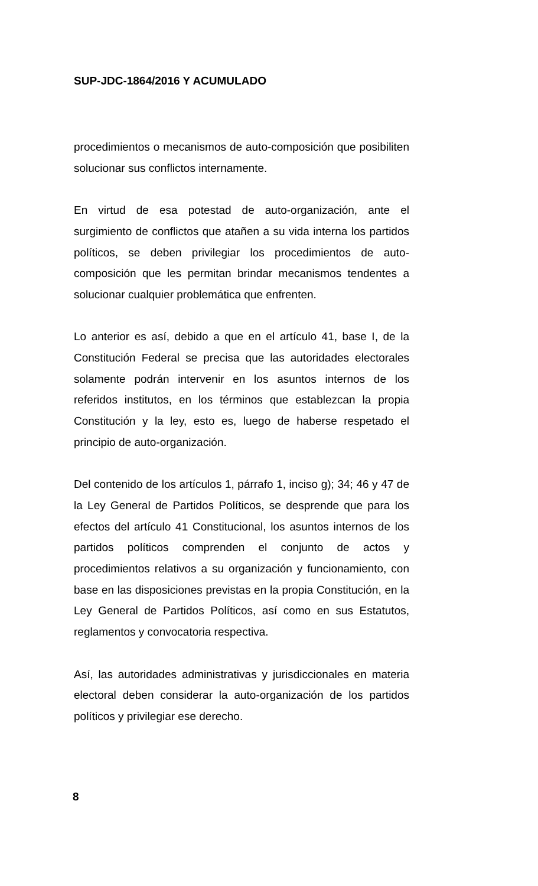SUP-JDC-1864/2016 Y ACUMULADO
procedimientos o mecanismos de auto-composición que posibiliten solucionar sus conflictos internamente.
En virtud de esa potestad de auto-organización, ante el surgimiento de conflictos que atañen a su vida interna los partidos políticos, se deben privilegiar los procedimientos de auto-composición que les permitan brindar mecanismos tendentes a solucionar cualquier problemática que enfrenten.
Lo anterior es así, debido a que en el artículo 41, base I, de la Constitución Federal se precisa que las autoridades electorales solamente podrán intervenir en los asuntos internos de los referidos institutos, en los términos que establezcan la propia Constitución y la ley, esto es, luego de haberse respetado el principio de auto-organización.
Del contenido de los artículos 1, párrafo 1, inciso g); 34; 46 y 47 de la Ley General de Partidos Políticos, se desprende que para los efectos del artículo 41 Constitucional, los asuntos internos de los partidos políticos comprenden el conjunto de actos y procedimientos relativos a su organización y funcionamiento, con base en las disposiciones previstas en la propia Constitución, en la Ley General de Partidos Políticos, así como en sus Estatutos, reglamentos y convocatoria respectiva.
Así, las autoridades administrativas y jurisdiccionales en materia electoral deben considerar la auto-organización de los partidos políticos y privilegiar ese derecho.
8